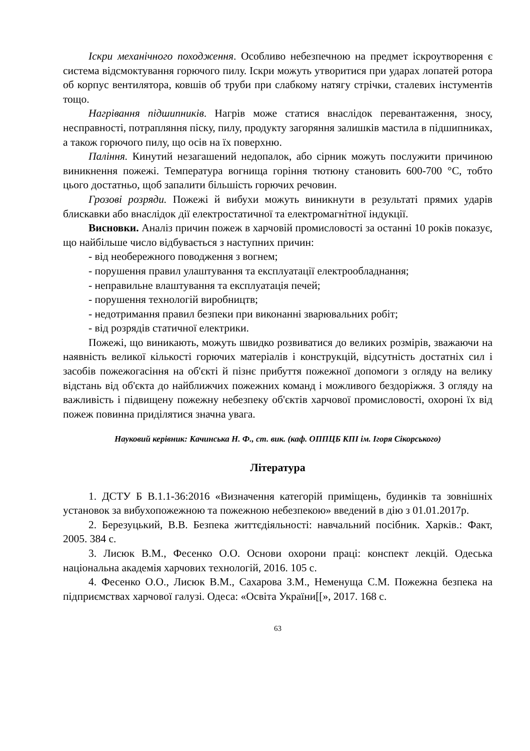Іскри механічного походження. Особливо небезпечною на предмет іскроутворення є система відсмоктування горючого пилу. Іскри можуть утворитися при ударах лопатей ротора об корпус вентилятора, ковшів об труби при слабкому натягу стрічки, сталевих інстументів тощо.
Нагрівання підшипників. Нагрів може статися внаслідок перевантаження, зносу, несправності, потрапляння піску, пилу, продукту загоряння залишків мастила в підшипниках, а також горючого пилу, що осів на їх поверхню.
Паління. Кинутий незагашений недопалок, або сірник можуть послужити причиною виникнення пожежі. Температура вогнища горіння тютюну становить 600-700 °С, тобто цього достатньо, щоб запалити більшість горючих речовин.
Грозові розряди. Пожежі й вибухи можуть виникнути в результаті прямих ударів блискавки або внаслідок дії електростатичної та електромагнітної індукції.
Висновки. Аналіз причин пожеж в харчовій промисловості за останні 10 років показує, що найбільше число відбувається з наступних причин:
- від необережного поводження з вогнем;
- порушення правил улаштування та експлуатації електрообладнання;
- неправильне влаштування та експлуатація печей;
- порушення технологій виробництв;
- недотримання правил безпеки при виконанні зварювальних робіт;
- від розрядів статичної електрики.
Пожежі, що виникають, можуть швидко розвиватися до великих розмірів, зважаючи на наявність великої кількості горючих матеріалів і конструкцій, відсутність достатніх сил і засобів пожежогасіння на об'єкті й пізнє прибуття пожежної допомоги з огляду на велику відстань від об'єкта до найближчих пожежних команд і можливого бездоріжжя. З огляду на важливість і підвищену пожежну небезпеку об'єктів харчової промисловості, охороні їх від пожеж повинна приділятися значна увага.
Науковий керівник: Качинська Н. Ф., ст. вик. (каф. ОППЦБ КПІ ім. Ігоря Сікорського)
Література
1. ДСТУ Б В.1.1-36:2016 «Визначення категорій приміщень, будинків та зовнішніх установок за вибухопожежною та пожежною небезпекою» введений в дію з 01.01.2017р.
2. Березуцький, В.В. Безпека життєдіяльності: навчальний посібник. Харків.: Факт, 2005. 384 с.
3. Лисюк В.М., Фесенко О.О. Основи охорони праці: конспект лекцій. Одеська національна академія харчових технологій, 2016. 105 с.
4. Фесенко О.О., Лисюк В.М., Сахарова З.М., Неменуща С.М. Пожежна безпека на підприємствах харчової галузі. Одеса: «Освіта України[[», 2017. 168 с.
63